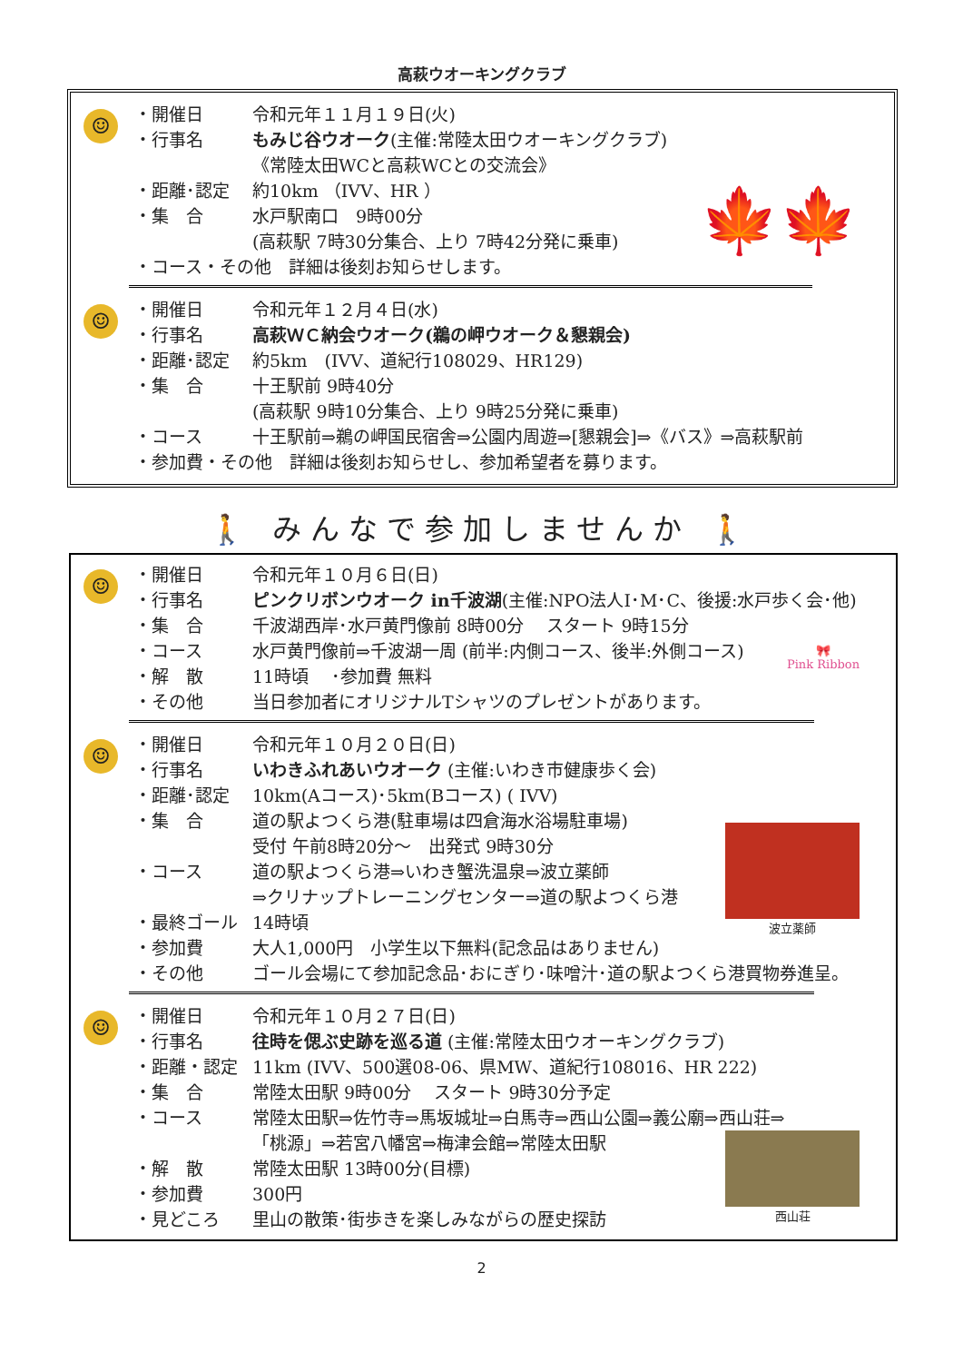高萩ウオーキングクラブ
☺
・開催日 令和元年１１月１９日(火)
・行事名 もみじ谷ウオーク(主催:常陸太田ウオーキングクラブ)
《常陸太田WCと高萩WCとの交流会》
・距離･認定 約10km （IVV、HR ）
・集　合 水戸駅南口　9時00分
(高萩駅 7時30分集合、上り 7時42分発に乗車)
・コース・その他　詳細は後刻お知らせします。
🍁🍁
☺
・開催日 令和元年１２月４日(水)
・行事名 高萩ＷＣ納会ウオーク(鵜の岬ウオーク＆懇親会)
・距離･認定 約5km　(IVV、道紀行108029、HR129)
・集　合 十王駅前 9時40分
(高萩駅 9時10分集合、上り 9時25分発に乗車)
・コース 十王駅前⇒鵜の岬国民宿舎⇒公園内周遊⇒[懇親会]⇒《バス》⇒高萩駅前
・参加費・その他　詳細は後刻お知らせし、参加希望者を募ります。
🚶 みんなで参加しませんか 🚶
☺
・開催日 令和元年１０月６日(日)
・行事名 ピンクリボンウオーク in千波湖(主催:NPO法人I･M･C、後援:水戸歩く会･他)
・集　合 千波湖西岸･水戸黄門像前 8時00分　 スタート 9時15分
・コース 水戸黄門像前⇒千波湖一周 (前半:内側コース、後半:外側コース)
・解　散 11時頃　 ･参加費 無料
・その他 当日参加者にオリジナルTシャツのプレゼントがあります。
🎀
Pink Ribbon
☺
・開催日 令和元年１０月２０日(日)
・行事名 いわきふれあいウオーク (主催:いわき市健康歩く会)
・距離･認定 10km(Aコース)･5km(Bコース) ( IVV)
・集　合 道の駅よつくら港(駐車場は四倉海水浴場駐車場)
受付 午前8時20分～　出発式 9時30分
・コース 道の駅よつくら港⇒いわき蟹洗温泉⇒波立薬師
⇒クリナップトレーニングセンター⇒道の駅よつくら港
・最終ゴール 14時頃
・参加費 大人1,000円　小学生以下無料(記念品はありません)
・その他 ゴール会場にて参加記念品･おにぎり･味噌汁･道の駅よつくら港買物券進呈。
波立薬師
☺
・開催日 令和元年１０月２７日(日)
・行事名 往時を偲ぶ史跡を巡る道 (主催:常陸太田ウオーキングクラブ)
・距離・認定 11km (IVV、500選08-06、県MW、道紀行108016、HR 222)
・集　合 常陸太田駅 9時00分　 スタート 9時30分予定
・コース 常陸太田駅⇒佐竹寺⇒馬坂城址⇒白馬寺⇒西山公園⇒義公廟⇒西山荘⇒
「桃源」⇒若宮八幡宮⇒梅津会館⇒常陸太田駅
・解　散 常陸太田駅 13時00分(目標)
・参加費 300円
・見どころ 里山の散策･街歩きを楽しみながらの歴史探訪
西山荘
2